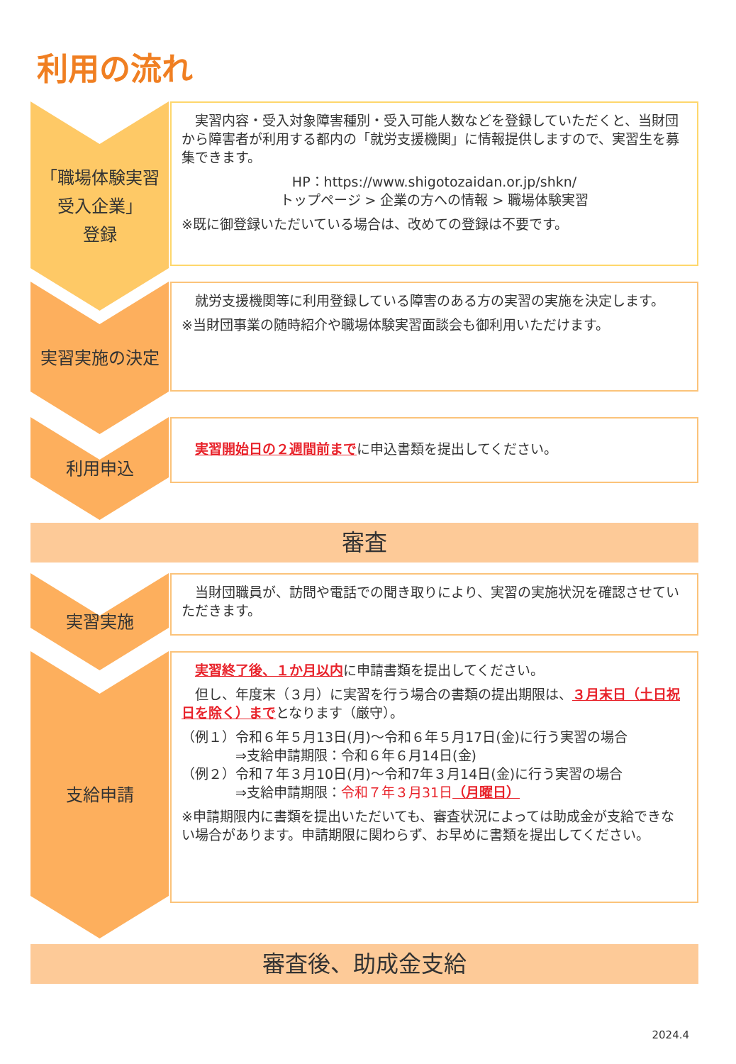利用の流れ
「職場体験実習
受入企業」
登録
　実習内容・受入対象障害種別・受入可能人数などを登録していただくと、当財団から障害者が利用する都内の「就労支援機関」に情報提供しますので、実習生を募集できます。
HP：https://www.shigotozaidan.or.jp/shkn/
トップページ > 企業の方への情報 > 職場体験実習
※既に御登録いただいている場合は、改めての登録は不要です。
実習実施の決定
　就労支援機関等に利用登録している障害のある方の実習の実施を決定します。
※当財団事業の随時紹介や職場体験実習面談会も御利用いただけます。
利用申込
　実習開始日の２週間前までに申込書類を提出してください。
審査
実習実施
　当財団職員が、訪問や電話での聞き取りにより、実習の実施状況を確認させていただきます。
支給申請
　実習終了後、１か月以内に申請書類を提出してください。
　但し、年度末（３月）に実習を行う場合の書類の提出期限は、３月末日（土日祝日を除く）までとなります（厳守）。
（例１）令和６年５月13日(月)～令和６年５月17日(金)に行う実習の場合
　　　　⇒支給申請期限：令和６年６月14日(金)
（例２）令和７年３月10日(月)～令和7年３月14日(金)に行う実習の場合
　　　　⇒支給申請期限：令和７年３月31日（月曜日）
※申請期限内に書類を提出いただいても、審査状況によっては助成金が支給できない場合があります。申請期限に関わらず、お早めに書類を提出してください。
審査後、助成金支給
2024.4